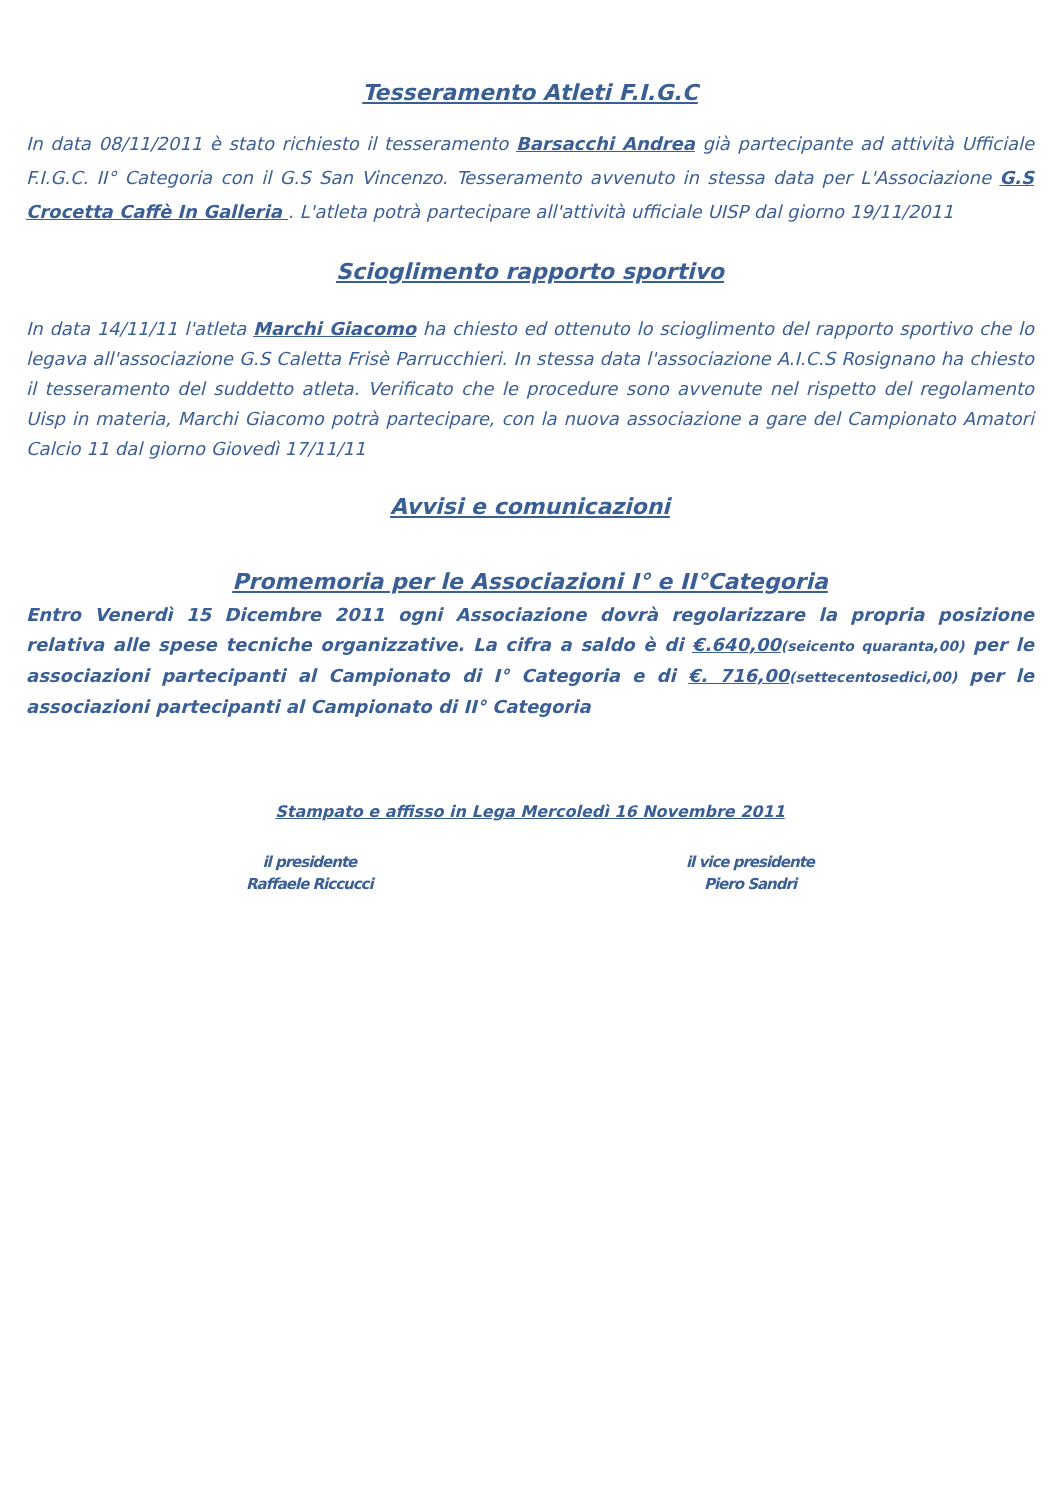Tesseramento Atleti F.I.G.C
In data 08/11/2011 è stato richiesto il tesseramento Barsacchi Andrea già partecipante ad attività Ufficiale F.I.G.C. II° Categoria con il G.S San Vincenzo. Tesseramento avvenuto in stessa data per L'Associazione G.S Crocetta Caffè In Galleria . L'atleta potrà partecipare all'attività ufficiale UISP dal giorno 19/11/2011
Scioglimento rapporto sportivo
In data 14/11/11 l'atleta Marchi Giacomo ha chiesto ed ottenuto lo scioglimento del rapporto sportivo che lo legava all'associazione G.S Caletta Frisè Parrucchieri. In stessa data l'associazione A.I.C.S Rosignano ha chiesto il tesseramento del suddetto atleta. Verificato che le procedure sono avvenute nel rispetto del regolamento Uisp in materia, Marchi Giacomo potrà partecipare, con la nuova associazione a gare del Campionato Amatori Calcio 11 dal giorno Giovedì 17/11/11
Avvisi e comunicazioni
Promemoria per le Associazioni I° e II°Categoria
Entro Venerdì 15 Dicembre 2011 ogni Associazione dovrà regolarizzare la propria posizione relativa alle spese tecniche organizzative. La cifra a saldo è di €.640,00(seicento quaranta,00) per le associazioni partecipanti al Campionato di I° Categoria e di €. 716,00(settecentosedici,00) per le associazioni partecipanti al Campionato di II° Categoria
Stampato e affisso in Lega Mercoledì 16 Novembre 2011
il presidente
Raffaele Riccucci
il vice presidente
Piero Sandri